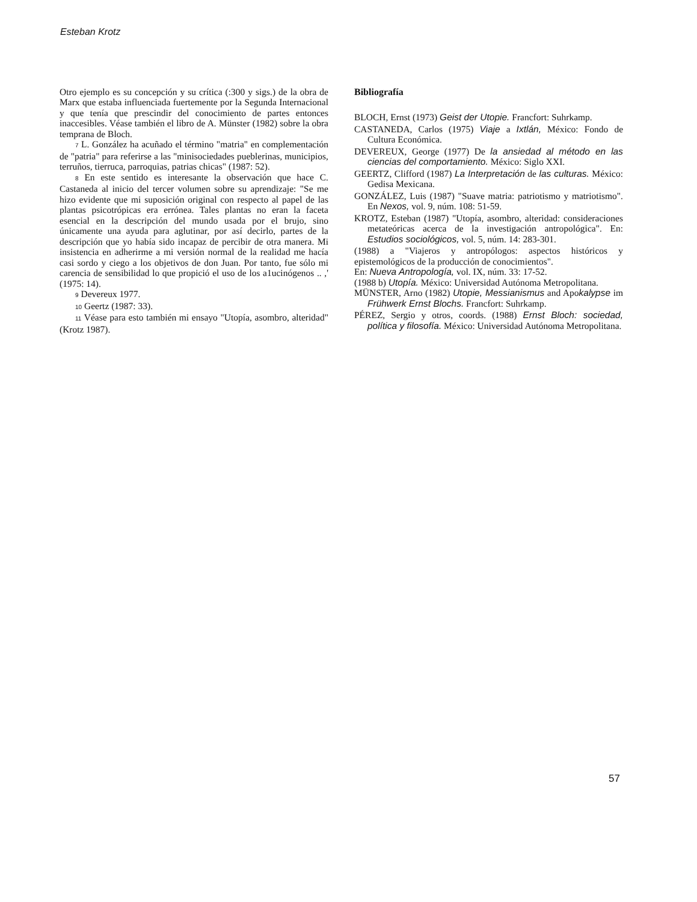Esteban Krotz
Otro ejemplo es su concepción y su crítica (:300 y sigs.) de la obra de Marx que estaba influenciada fuertemente por la Segunda Internacional y que tenía que prescindir del conocimiento de partes entonces inaccesibles. Véase también el libro de A. Münster (1982) sobre la obra temprana de Bloch.
7 L. González ha acuñado el término "matria" en complementación de "patria" para referirse a las "minisociedades pueblerinas, municipios, terruños, tierruca, parroquias, patrias chicas" (1987: 52).
8 En este sentido es interesante la observación que hace C. Castaneda al inicio del tercer volumen sobre su aprendizaje: "Se me hizo evidente que mi suposición original con respecto al papel de las plantas psicotrópicas era errónea. Tales plantas no eran la faceta esencial en la descripción del mundo usada por el brujo, sino únicamente una ayuda para aglutinar, por así decirlo, partes de la descripción que yo había sido incapaz de percibir de otra manera. Mi insistencia en adherirme a mi versión normal de la realidad me hacía casi sordo y ciego a los objetivos de don Juan. Por tanto, fue sólo mi carencia de sensibilidad lo que propició el uso de los a1ucinógenos .. ,' (1975: 14).
9 Devereux 1977.
10 Geertz (1987: 33).
11 Véase para esto también mi ensayo "Utopía, asombro, alteridad" (Krotz 1987).
Bibliografía
BLOCH, Ernst (1973) Geist der Utopie. Francfort: Suhrkamp.
CASTANEDA, Carlos (1975) Viaje a Ixtlán, México: Fondo de Cultura Económica.
DEVEREUX, George (1977) De la ansiedad al método en las ciencias del comportamiento. México: Siglo XXI.
GEERTZ, Clifford (1987) La Interpretación de las culturas. México: Gedisa Mexicana.
GONZÁLEZ, Luis (1987) "Suave matria: patriotismo y matriotismo". En Nexos, vol. 9, núm. 108: 51-59.
KROTZ, Esteban (1987) "Utopía, asombro, alteridad: consideraciones metateóricas acerca de la investigación antropológica". En: Estudios sociológicos, vol. 5, núm. 14: 283-301.
(1988) a "Viajeros y antropólogos: aspectos históricos y epistemológicos de la producción de conocimientos".
En: Nueva Antropología, vol. IX, núm. 33: 17-52.
(1988 b) Utopía. México: Universidad Autónoma Metropolitana.
MÜNSTER, Arno (1982) Utopie, Messianismus and Apokalypse im Frühwerk Ernst Blochs. Francfort: Suhrkamp.
PÉREZ, Sergio y otros, coords. (1988) Ernst Bloch: sociedad, política y filosofía. México: Universidad Autónoma Metropolitana.
57